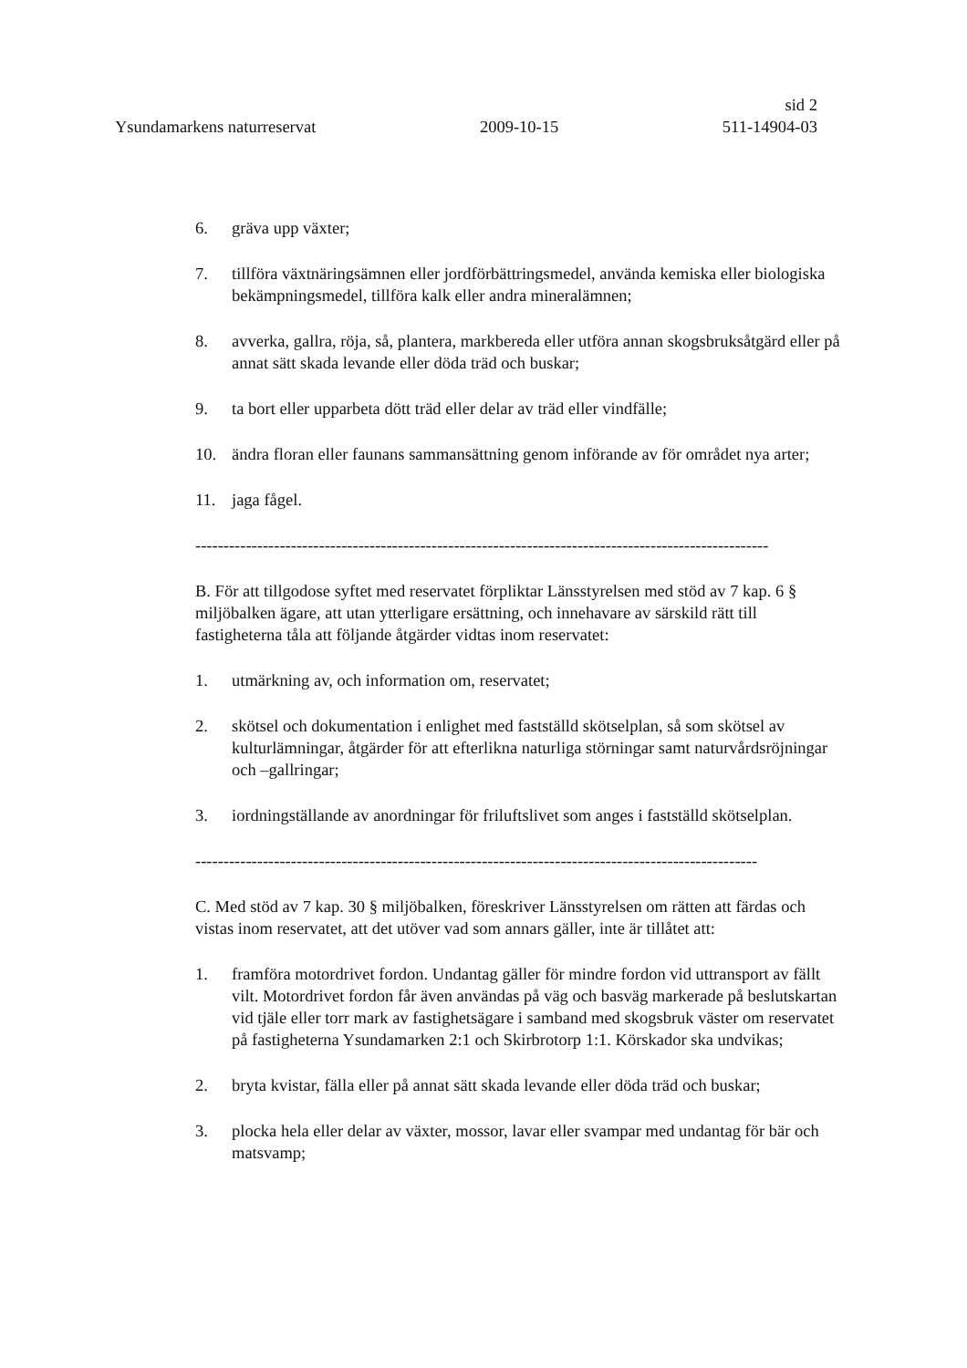sid 2
Ysundamarkens naturreservat 2009-10-15 511-14904-03
6. gräva upp växter;
7. tillföra växtnäringsämnen eller jordförbättringsmedel, använda kemiska eller biologiska bekämpningsmedel, tillföra kalk eller andra mineralämnen;
8. avverka, gallra, röja, så, plantera, markbereda eller utföra annan skogsbruksåtgärd eller på annat sätt skada levande eller döda träd och buskar;
9. ta bort eller upparbeta dött träd eller delar av träd eller vindfälle;
10. ändra floran eller faunans sammansättning genom införande av för området nya arter;
11. jaga fågel.
------------------------------------------------------------------------------------------------------
B. För att tillgodose syftet med reservatet förpliktar Länsstyrelsen med stöd av 7 kap. 6 § miljöbalken ägare, att utan ytterligare ersättning, och innehavare av särskild rätt till fastigheterna tåla att följande åtgärder vidtas inom reservatet:
1. utmärkning av, och information om, reservatet;
2. skötsel och dokumentation i enlighet med fastställd skötselplan, så som skötsel av kulturlämningar, åtgärder för att efterlikna naturliga störningar samt naturvårdsröjningar och –gallringar;
3. iordningställande av anordningar för friluftslivet som anges i fastställd skötselplan.
----------------------------------------------------------------------------------------------------
C. Med stöd av 7 kap. 30 § miljöbalken, föreskriver Länsstyrelsen om rätten att färdas och vistas inom reservatet, att det utöver vad som annars gäller, inte är tillåtet att:
1. framföra motordrivet fordon. Undantag gäller för mindre fordon vid uttransport av fällt vilt. Motordrivet fordon får även användas på väg och basväg markerade på beslutskartan vid tjäle eller torr mark av fastighetsägare i samband med skogsbruk väster om reservatet på fastigheterna Ysundamarken 2:1 och Skirbrotorp 1:1. Körskador ska undvikas;
2. bryta kvistar, fälla eller på annat sätt skada levande eller döda träd och buskar;
3. plocka hela eller delar av växter, mossor, lavar eller svampar med undantag för bär och matsvamp;